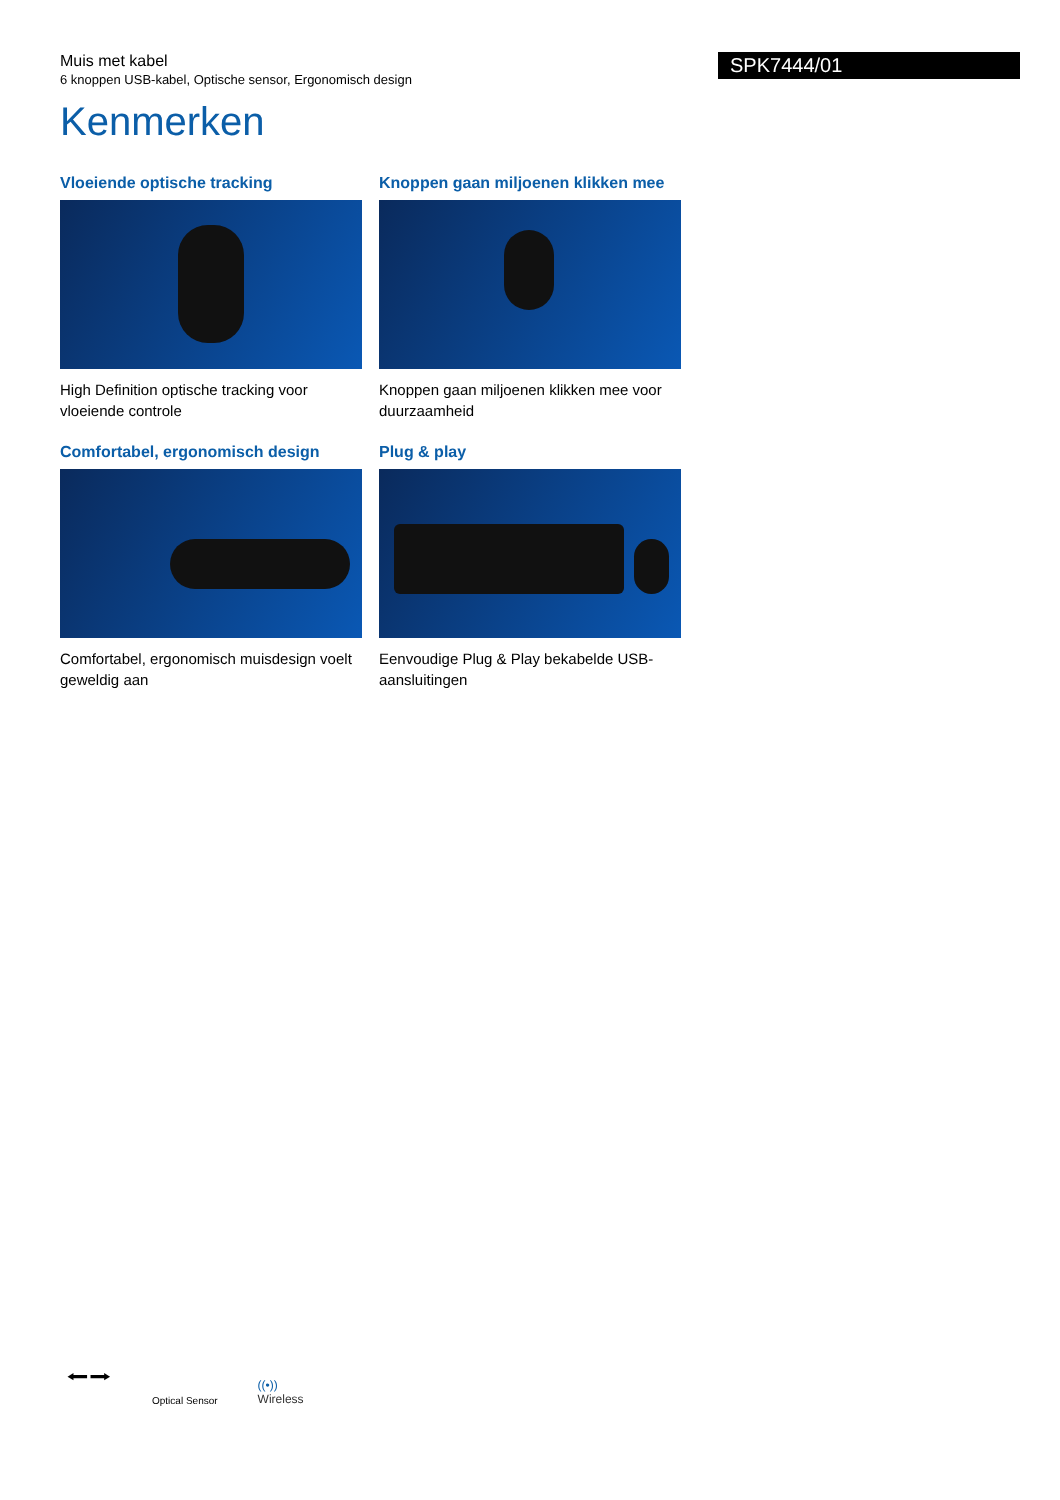Muis met kabel
6 knoppen USB-kabel, Optische sensor, Ergonomisch design
SPK7444/01
Kenmerken
Vloeiende optische tracking
High Definition optische tracking voor vloeiende controle
Knoppen gaan miljoenen klikken mee
Knoppen gaan miljoenen klikken mee voor duurzaamheid
Comfortabel, ergonomisch design
Comfortabel, ergonomisch muisdesign voelt geweldig aan
Plug & play
Eenvoudige Plug & Play bekabelde USB-aansluitingen
⭠⭢ Optical Sensor ((•))
Wireless